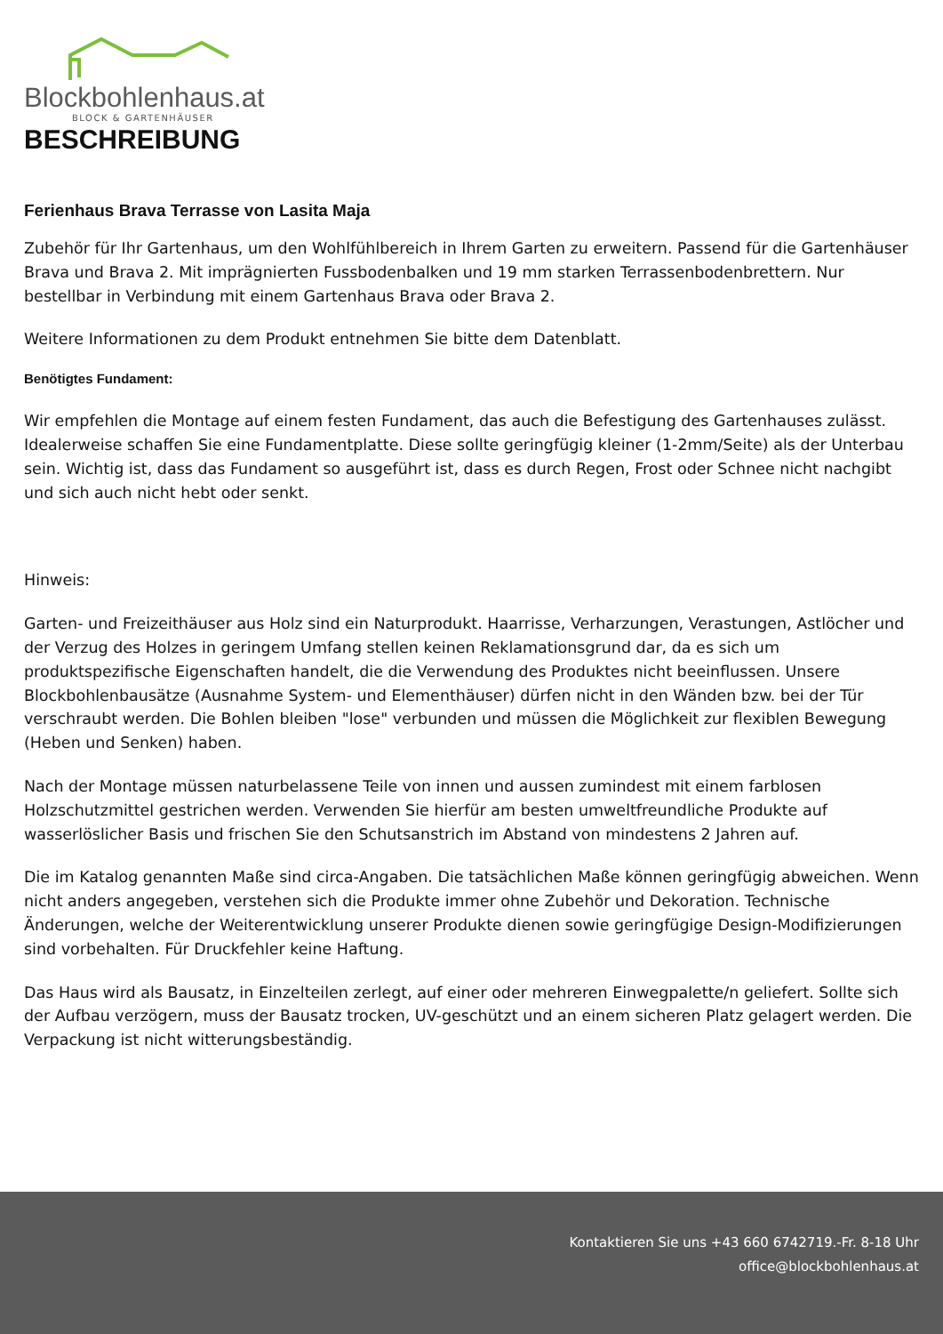Blockbohlenhaus.at
BLOCK & GARTENHÄUSER
BESCHREIBUNG
Ferienhaus Brava Terrasse von Lasita Maja
Zubehör für Ihr Gartenhaus, um den Wohlfühlbereich in Ihrem Garten zu erweitern. Passend für die Gartenhäuser Brava und Brava 2. Mit imprägnierten Fussbodenbalken und 19 mm starken Terrassenbodenbrettern. Nur bestellbar in Verbindung mit einem Gartenhaus Brava oder Brava 2.
Weitere Informationen zu dem Produkt entnehmen Sie bitte dem Datenblatt.
Benötigtes Fundament:
Wir empfehlen die Montage auf einem festen Fundament, das auch die Befestigung des Gartenhauses zulässt. Idealerweise schaffen Sie eine Fundamentplatte. Diese sollte geringfügig kleiner (1-2mm/Seite) als der Unterbau sein. Wichtig ist, dass das Fundament so ausgeführt ist, dass es durch Regen, Frost oder Schnee nicht nachgibt und sich auch nicht hebt oder senkt.
Hinweis:
Garten- und Freizeithäuser aus Holz sind ein Naturprodukt. Haarrisse, Verharzungen, Verastungen, Astlöcher und der Verzug des Holzes in geringem Umfang stellen keinen Reklamationsgrund dar, da es sich um produktspezifische Eigenschaften handelt, die die Verwendung des Produktes nicht beeinflussen. Unsere Blockbohlenbausätze (Ausnahme System- und Elementhäuser) dürfen nicht in den Wänden bzw. bei der Tür verschraubt werden. Die Bohlen bleiben "lose" verbunden und müssen die Möglichkeit zur flexiblen Bewegung (Heben und Senken) haben.
Nach der Montage müssen naturbelassene Teile von innen und aussen zumindest mit einem farblosen Holzschutzmittel gestrichen werden. Verwenden Sie hierfür am besten umweltfreundliche Produkte auf wasserlöslicher Basis und frischen Sie den Schutsanstrich im Abstand von mindestens 2 Jahren auf.
Die im Katalog genannten Maße sind circa-Angaben. Die tatsächlichen Maße können geringfügig abweichen. Wenn nicht anders angegeben, verstehen sich die Produkte immer ohne Zubehör und Dekoration. Technische Änderungen, welche der Weiterentwicklung unserer Produkte dienen sowie geringfügige Design-Modifizierungen sind vorbehalten. Für Druckfehler keine Haftung.
Das Haus wird als Bausatz, in Einzelteilen zerlegt, auf einer oder mehreren Einwegpalette/n geliefert. Sollte sich der Aufbau verzögern, muss der Bausatz trocken, UV-geschützt und an einem sicheren Platz gelagert werden. Die Verpackung ist nicht witterungsbeständig.
Kontaktieren Sie uns +43 660 6742719.-Fr. 8-18 Uhr
office@blockbohlenhaus.at